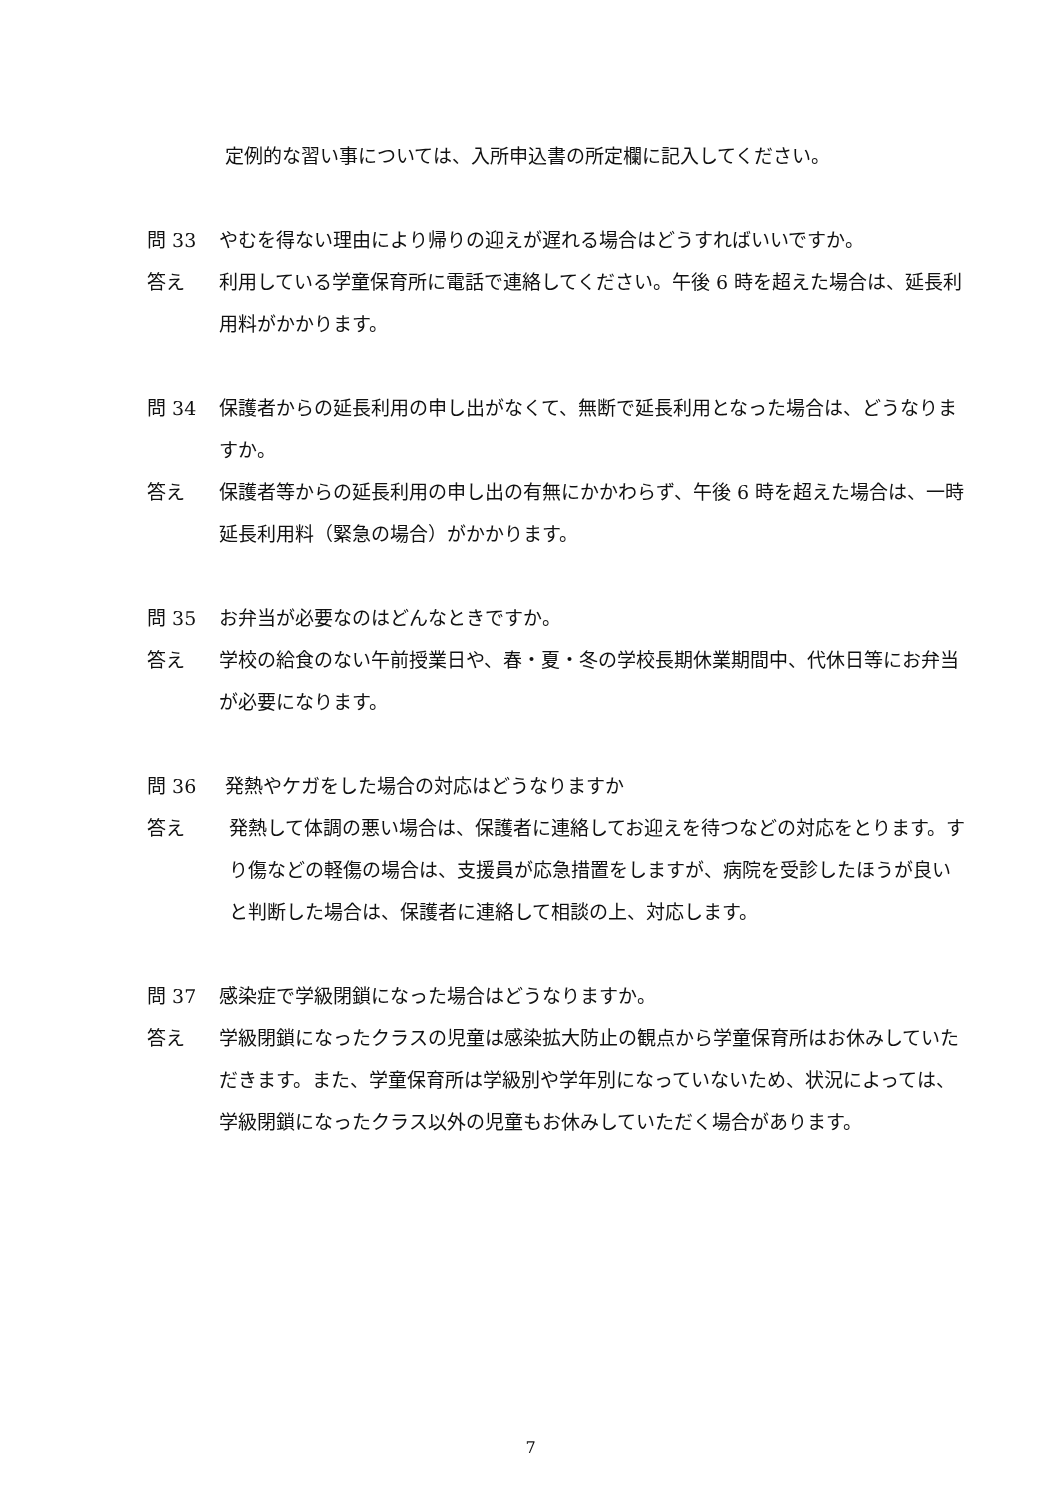定例的な習い事については、入所申込書の所定欄に記入してください。
問 33 やむを得ない理由により帰りの迎えが遅れる場合はどうすればいいですか。
答え 利用している学童保育所に電話で連絡してください。午後 6 時を超えた場合は、延長利用料がかかります。
問 34 保護者からの延長利用の申し出がなくて、無断で延長利用となった場合は、どうなりますか。
答え 保護者等からの延長利用の申し出の有無にかかわらず、午後 6 時を超えた場合は、一時延長利用料（緊急の場合）がかかります。
問 35 お弁当が必要なのはどんなときですか。
答え 学校の給食のない午前授業日や、春・夏・冬の学校長期休業期間中、代休日等にお弁当が必要になります。
問 36 発熱やケガをした場合の対応はどうなりますか
答え 発熱して体調の悪い場合は、保護者に連絡してお迎えを待つなどの対応をとります。すり傷などの軽傷の場合は、支援員が応急措置をしますが、病院を受診したほうが良いと判断した場合は、保護者に連絡して相談の上、対応します。
問 37 感染症で学級閉鎖になった場合はどうなりますか。
答え 学級閉鎖になったクラスの児童は感染拡大防止の観点から学童保育所はお休みしていただきます。また、学童保育所は学級別や学年別になっていないため、状況によっては、学級閉鎖になったクラス以外の児童もお休みしていただく場合があります。
7